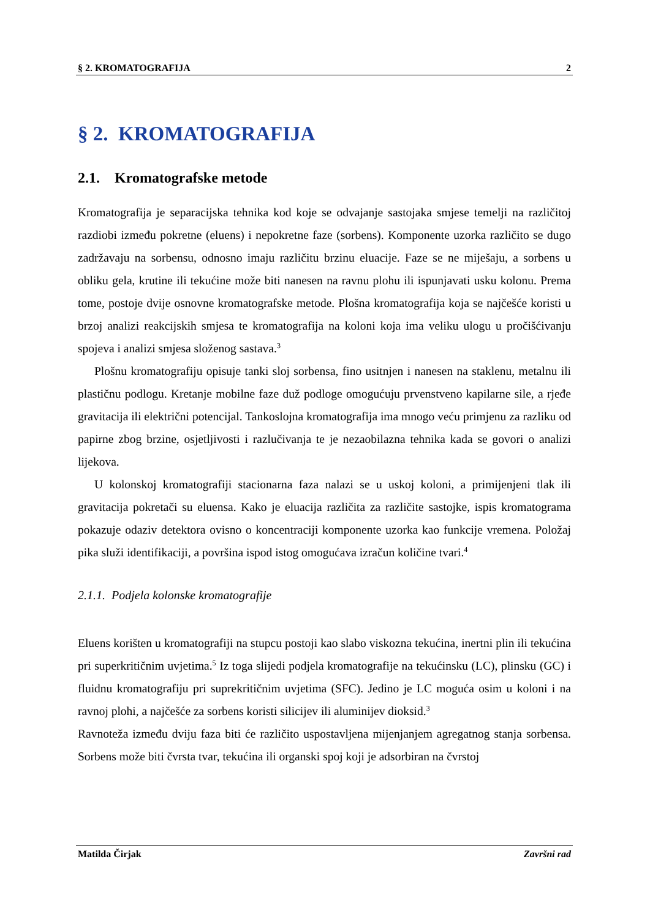§ 2. KROMATOGRAFIJA 2
§ 2. KROMATOGRAFIJA
2.1. Kromatografske metode
Kromatografija je separacijska tehnika kod koje se odvajanje sastojaka smjese temelji na različitoj razdiobi između pokretne (eluens) i nepokretne faze (sorbens). Komponente uzorka različito se dugo zadržavaju na sorbensu, odnosno imaju različitu brzinu eluacije. Faze se ne miješaju, a sorbens u obliku gela, krutine ili tekućine može biti nanesen na ravnu plohu ili ispunjavati usku kolonu. Prema tome, postoje dvije osnovne kromatografske metode. Plošna kromatografija koja se najčešće koristi u brzoj analizi reakcijskih smjesa te kromatografija na koloni koja ima veliku ulogu u pročišćivanju spojeva i analizi smjesa složenog sastava.<sup>3</sup>
Plošnu kromatografiju opisuje tanki sloj sorbensa, fino usitnjen i nanesen na staklenu, metalnu ili plastičnu podlogu. Kretanje mobilne faze duž podloge omogućuju prvenstveno kapilarne sile, a rjeđe gravitacija ili električni potencijal. Tankoslojna kromatografija ima mnogo veću primjenu za razliku od papirne zbog brzine, osjetljivosti i razlučivanja te je nezaobilazna tehnika kada se govori o analizi lijekova.
U kolonskoj kromatografiji stacionarna faza nalazi se u uskoj koloni, a primijenjeni tlak ili gravitacija pokretači su eluensa. Kako je eluacija različita za različite sastojke, ispis kromatograma pokazuje odaziv detektora ovisno o koncentraciji komponente uzorka kao funkcije vremena. Položaj pika služi identifikaciji, a površina ispod istog omogućava izračun količine tvari.<sup>4</sup>
2.1.1. Podjela kolonske kromatografije
Eluens korišten u kromatografiji na stupcu postoji kao slabo viskozna tekućina, inertni plin ili tekućina pri superkritičnim uvjetima.<sup>5</sup> Iz toga slijedi podjela kromatografije na tekućinsku (LC), plinsku (GC) i fluidnu kromatografiju pri suprekritičnim uvjetima (SFC). Jedino je LC moguća osim u koloni i na ravnoj plohi, a najčešće za sorbens koristi silicijev ili aluminijev dioksid.<sup>3</sup>
Ravnoteža između dviju faza biti će različito uspostavljena mijenjanjem agregatnog stanja sorbensa. Sorbens može biti čvrsta tvar, tekućina ili organski spoj koji je adsorbiran na čvrstoj
Matilda Čirjak Završni rad